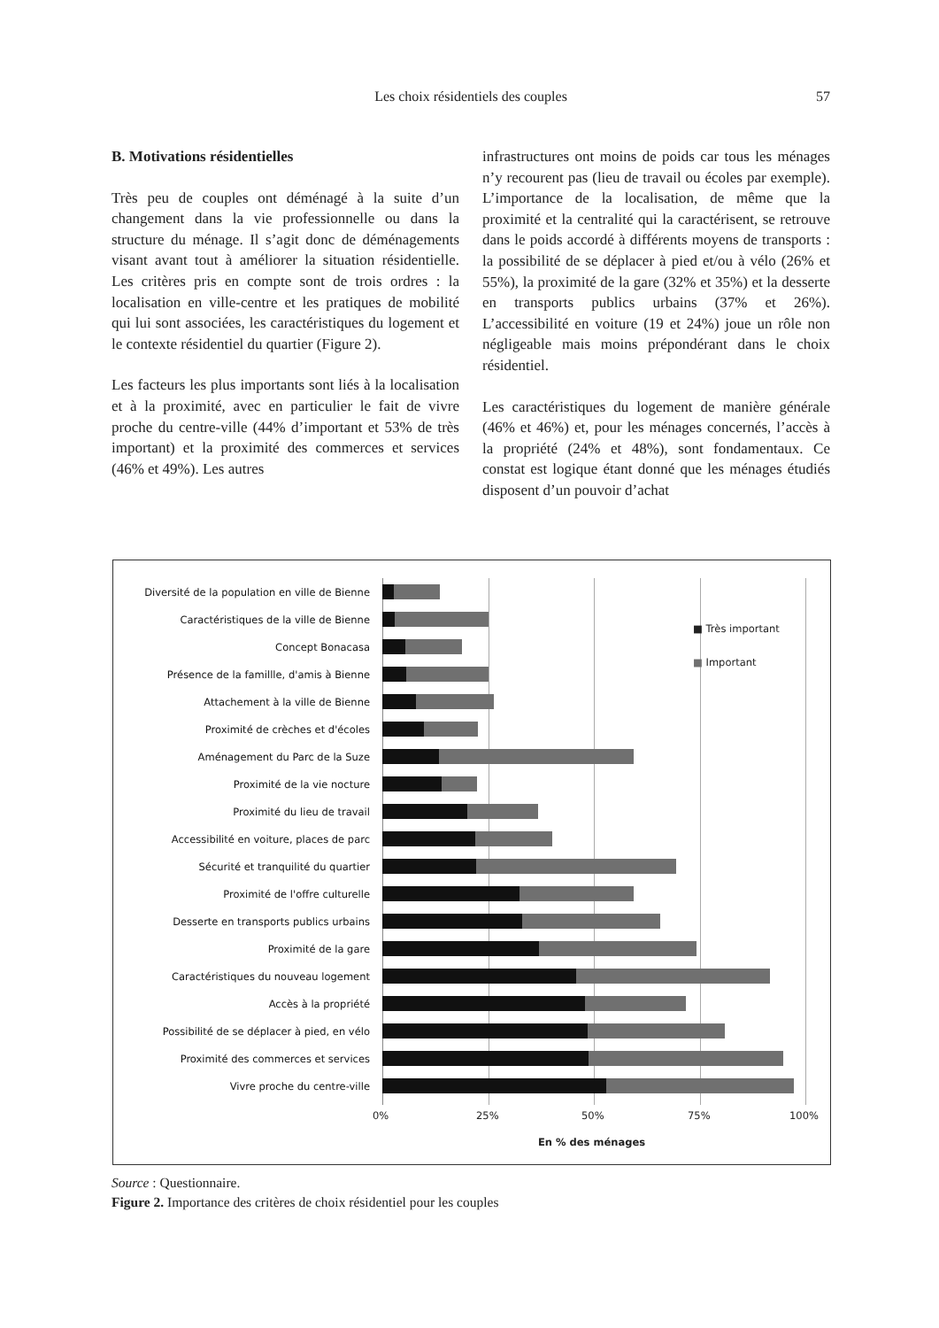Les choix résidentiels des couples
57
B. Motivations résidentielles
Très peu de couples ont déménagé à la suite d’un changement dans la vie professionnelle ou dans la structure du ménage. Il s’agit donc de déménagements visant avant tout à améliorer la situation résidentielle. Les critères pris en compte sont de trois ordres : la localisation en ville-centre et les pratiques de mobilité qui lui sont associées, les caractéristiques du logement et le contexte résidentiel du quartier (Figure 2).
Les facteurs les plus importants sont liés à la localisation et à la proximité, avec en particulier le fait de vivre proche du centre-ville (44% d’important et 53% de très important) et la proximité des commerces et services (46% et 49%). Les autres
infrastructures ont moins de poids car tous les ménages n’y recourent pas (lieu de travail ou écoles par exemple). L’importance de la localisation, de même que la proximité et la centralité qui la caractérisent, se retrouve dans le poids accordé à différents moyens de transports : la possibilité de se déplacer à pied et/ou à vélo (26% et 55%), la proximité de la gare (32% et 35%) et la desserte en transports publics urbains (37% et 26%). L’accessibilité en voiture (19 et 24%) joue un rôle non négligeable mais moins prépondérant dans le choix résidentiel.
Les caractéristiques du logement de manière générale (46% et 46%) et, pour les ménages concernés, l’accès à la propriété (24% et 48%), sont fondamentaux. Ce constat est logique étant donné que les ménages étudiés disposent d’un pouvoir d’achat
Diversité de la population en ville de Bienne
Caractéristiques de la ville de Bienne
Concept Bonacasa
Présence de la famillle, d'amis à Bienne
Attachement à la ville de Bienne
Proximité de crèches et d'écoles
Aménagement du Parc de la Suze
Proximité de la vie nocture
Proximité du lieu de travail
Accessibilité en voiture, places de parc
Sécurité et tranquilité du quartier
Proximité de l'offre culturelle
Desserte en transports publics urbains
Proximité de la gare
Caractéristiques du nouveau logement
Accès à la propriété
Possibilité de se déplacer à pied, en vélo
Proximité des commerces et services
Vivre proche du centre-ville
■ Très important
■ Important
0% 25% 50% 75% 100%
En % des ménages
Source : Questionnaire.
Figure 2. Importance des critères de choix résidentiel pour les couples